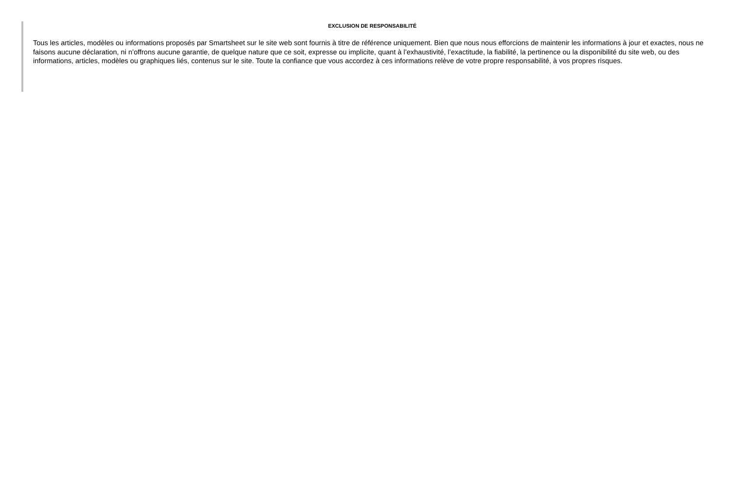EXCLUSION DE RESPONSABILITÉ
Tous les articles, modèles ou informations proposés par Smartsheet sur le site web sont fournis à titre de référence uniquement. Bien que nous nous efforcions de maintenir les informations à jour et exactes, nous ne faisons aucune déclaration, ni n’offrons aucune garantie, de quelque nature que ce soit, expresse ou implicite, quant à l’exhaustivité, l’exactitude, la fiabilité, la pertinence ou la disponibilité du site web, ou des informations, articles, modèles ou graphiques liés, contenus sur le site. Toute la confiance que vous accordez à ces informations relève de votre propre responsabilité, à vos propres risques.